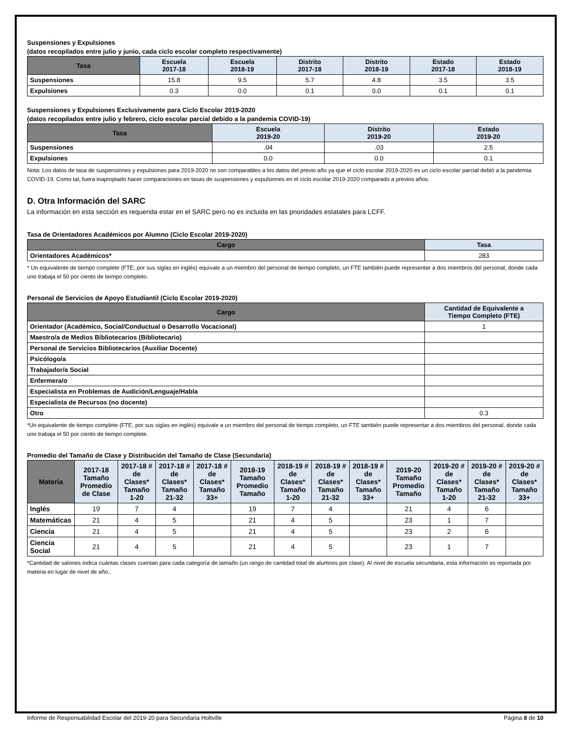Suspensiones y Expulsiones
(datos recopilados entre julio y junio, cada ciclo escolar completo respectivamente)
| Tasa | Escuela 2017-18 | Escuela 2018-19 | Distrito 2017-18 | Distrito 2018-19 | Estado 2017-18 | Estado 2018-19 |
| --- | --- | --- | --- | --- | --- | --- |
| Suspensiones | 15.8 | 9.5 | 5.7 | 4.8 | 3.5 | 3.5 |
| Expulsiones | 0.3 | 0.0 | 0.1 | 0.0 | 0.1 | 0.1 |
Suspensiones y Expulsiones Exclusivamente para Ciclo Escolar 2019-2020
(datos recopilados entre julio y febrero, ciclo escolar parcial debido a la pandemia COVID-19)
| Tasa | Escuela 2019-20 | Distrito 2019-20 | Estado 2019-20 |
| --- | --- | --- | --- |
| Suspensiones | .04 | .03 | 2.5 |
| Expulsiones | 0.0 | 0.0 | 0.1 |
Nota: Los datos de tasa de suspensiones y expulsiones para 2019-2020 no son comparables a los datos del previo año ya que el ciclo escolar 2019-2020 es un ciclo escolar parcial debió a la pandemia COVID-19. Como tal, fuera inapropiado hacer comparaciones en tasas de suspensiones y expulsiones en el ciclo escolar 2019-2020 comparado a previos años.
D. Otra Información del SARC
La información en esta sección es requerida estar en el SARC pero no es incluida en las prioridades estatales para LCFF.
Tasa de Orientadores Académicos por Alumno (Ciclo Escolar 2019-2020)
| Cargo | Tasa |
| --- | --- |
| Orientadores Académicos* | 283 |
* Un equivalente de tiempo complete (FTE, por sus siglas en inglés) equivale a un miembro del personal de tiempo completo, un FTE también puede representar a dos miembros del personal, donde cada uno trabaja el 50 por ciento de tiempo completo.
Personal de Servicios de Apoyo Estudiantil (Ciclo Escolar 2019-2020)
| Cargo | Cantidad de Equivalente a Tiempo Completo (FTE) |
| --- | --- |
| Orientador (Académico, Social/Conductual o Desarrollo Vocacional) | 1 |
| Maestro/a de Medios Bibliotecarios (Bibliotecario) | |
| Personal de Servicios Bibliotecarios (Auxiliar Docente) | |
| Psicólogo/a | |
| Trabajador/a Social | |
| Enfermera/o | |
| Especialista en Problemas de Audición/Lenguaje/Habla | |
| Especialista de Recursos (no docente) | |
| Otro | 0.3 |
*Un equivalente de tiempo complete (FTE, por sus siglas en inglés) equivale a un miembro del personal de tiempo completo, un FTE también puede representar a dos miembros del personal, donde cada uno trabaja el 50 por ciento de tiempo complete.
Promedio del Tamaño de Clase y Distribución del Tamaño de Clase (Secundaria)
| Materia | 2017-18 Tamaño Promedio de Clase | 2017-18 # de Clases* Tamaño 1-20 | 2017-18 # de Clases* Tamaño 21-32 | 2017-18 # de Clases* Tamaño 33+ | 2018-19 Tamaño Promedio Tamaño | 2018-19 # de Clases* Tamaño 1-20 | 2018-19 # de Clases* Tamaño 21-32 | 2018-19 # de Clases* Tamaño 33+ | 2019-20 Tamaño Promedio Tamaño | 2019-20 # de Clases* Tamaño 1-20 | 2019-20 # de Clases* Tamaño 21-32 | 2019-20 # de Clases* Tamaño 33+ |
| --- | --- | --- | --- | --- | --- | --- | --- | --- | --- | --- | --- | --- |
| Inglés | 19 | 7 | 4 | | 19 | 7 | 4 | | 21 | 4 | 6 | |
| Matemáticas | 21 | 4 | 5 | | 21 | 4 | 5 | | 23 | 1 | 7 | |
| Ciencia | 21 | 4 | 5 | | 21 | 4 | 5 | | 23 | 2 | 6 | |
| Ciencia Social | 21 | 4 | 5 | | 21 | 4 | 5 | | 23 | 1 | 7 | |
*Cantidad de salones indica cuántas clases cuentan para cada categoría de tamaño (un rango de cantidad total de alumnos por clase). Al nivel de escuela secundaria, esta información es reportada por materia en lugar de nivel de año..
Informe de Responsabilidad Escolar del 2019-20 para Secundaria Holtville Página 8 de 10